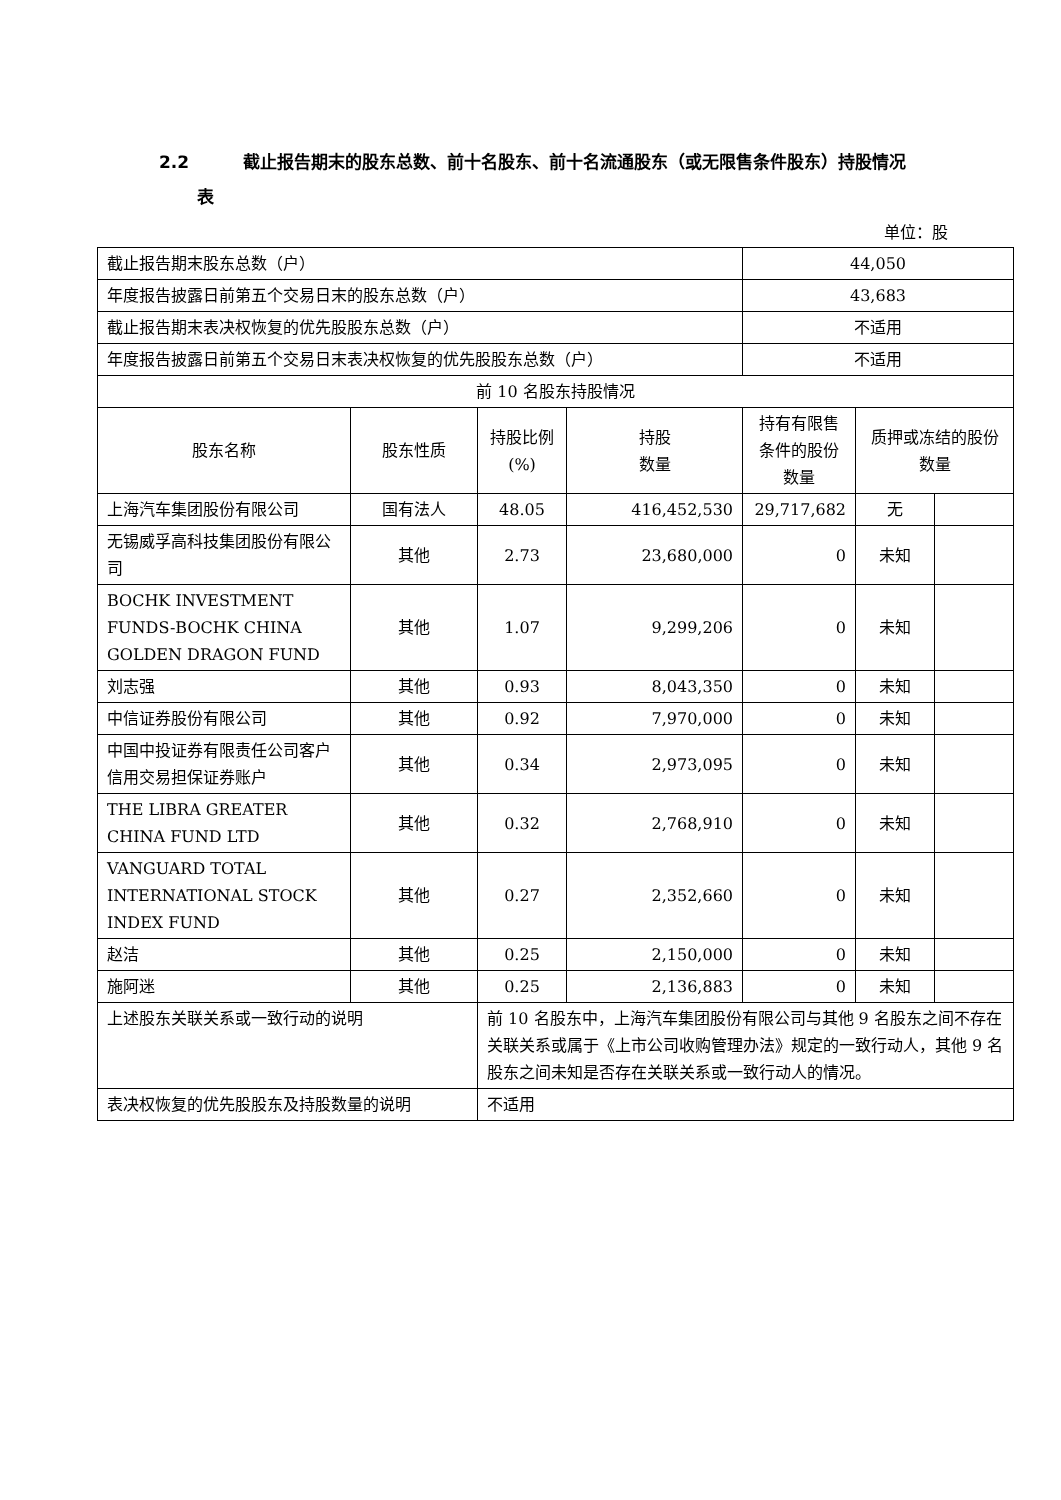2.2 截止报告期末的股东总数、前十名股东、前十名流通股东（或无限售条件股东）持股情况
表
单位：股
| 截止报告期末股东总数（户） | | | | 44,050 | | |
| 年度报告披露日前第五个交易日末的股东总数（户） | | | | 43,683 | | |
| 截止报告期末表决权恢复的优先股股东总数（户） | | | | 不适用 | | |
| 年度报告披露日前第五个交易日末表决权恢复的优先股股东总数（户） | | | | 不适用 | | |
| 前 10 名股东持股情况 | | | | | | |
| 股东名称 | 股东性质 | 持股比例(%) | 持股 数量 | 持有有限售条件的股份数量 | 质押或冻结的股份数量 | |
| 上海汽车集团股份有限公司 | 国有法人 | 48.05 | 416,452,530 | 29,717,682 | 无 | |
| 无锡威孚高科技集团股份有限公司 | 其他 | 2.73 | 23,680,000 | 0 | 未知 | |
| BOCHK INVESTMENT FUNDS-BOCHK CHINA GOLDEN DRAGON FUND | 其他 | 1.07 | 9,299,206 | 0 | 未知 | |
| 刘志强 | 其他 | 0.93 | 8,043,350 | 0 | 未知 | |
| 中信证券股份有限公司 | 其他 | 0.92 | 7,970,000 | 0 | 未知 | |
| 中国中投证券有限责任公司客户信用交易担保证券账户 | 其他 | 0.34 | 2,973,095 | 0 | 未知 | |
| THE LIBRA GREATER CHINA FUND LTD | 其他 | 0.32 | 2,768,910 | 0 | 未知 | |
| VANGUARD TOTAL INTERNATIONAL STOCK INDEX FUND | 其他 | 0.27 | 2,352,660 | 0 | 未知 | |
| 赵洁 | 其他 | 0.25 | 2,150,000 | 0 | 未知 | |
| 施阿迷 | 其他 | 0.25 | 2,136,883 | 0 | 未知 | |
| 上述股东关联关系或一致行动的说明 | | 前 10 名股东中，上海汽车集团股份有限公司与其他 9 名股东之间不存在关联关系或属于《上市公司收购管理办法》规定的一致行动人，其他 9 名股东之间未知是否存在关联关系或一致行动人的情况。 | | | | |
| 表决权恢复的优先股股东及持股数量的说明 | | 不适用 | | | | |